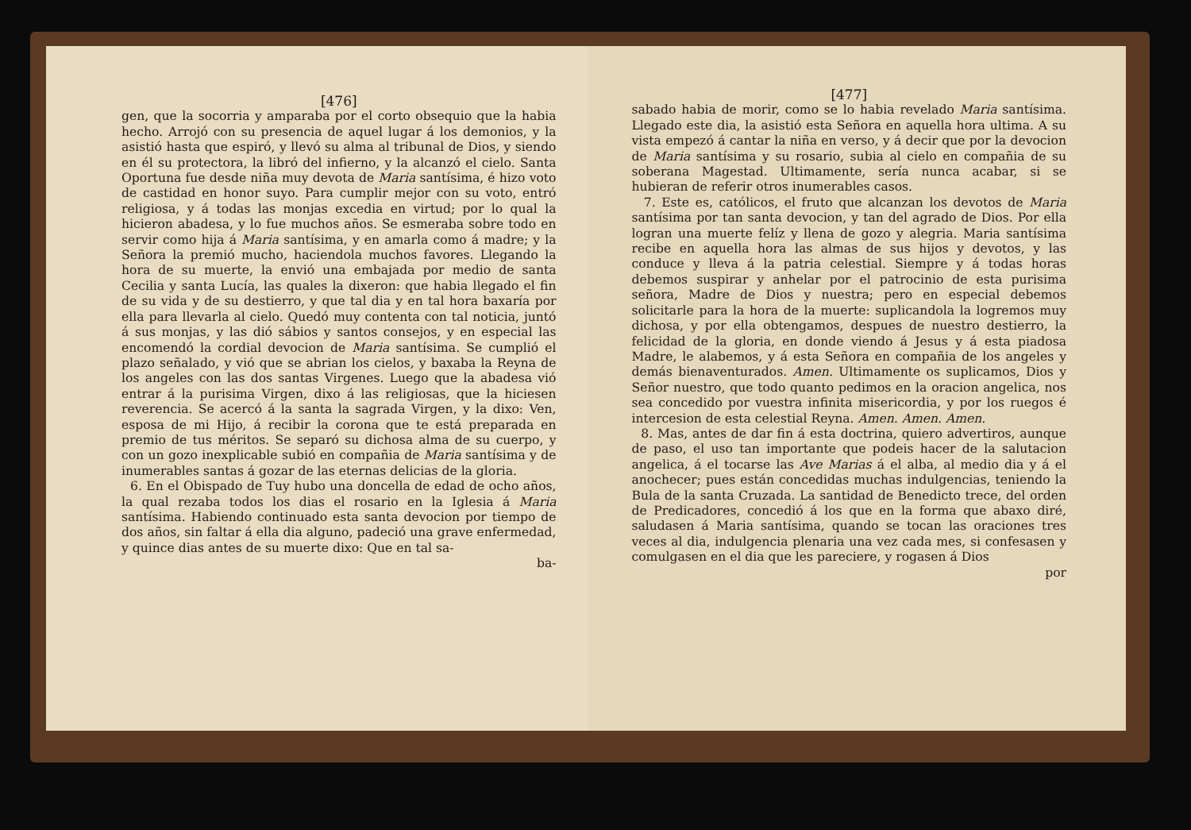[476]
gen, que la socorria y amparaba por el corto obsequio que la habia hecho. Arrojó con su presencia de aquel lugar á los demonios, y la asistió hasta que espiró, y llevó su alma al tribunal de Dios, y siendo en él su protectora, la libró del infierno, y la alcanzó el cielo. Santa Oportuna fue desde niña muy devota de Maria santísima, é hizo voto de castidad en honor suyo. Para cumplir mejor con su voto, entró religiosa, y á todas las monjas excedia en virtud; por lo qual la hicieron abadesa, y lo fue muchos años. Se esmeraba sobre todo en servir como hija á Maria santísima, y en amarla como á madre; y la Señora la premió mucho, haciendola muchos favores. Llegando la hora de su muerte, la envió una embajada por medio de santa Cecilia y santa Lucía, las quales la dixeron: que habia llegado el fin de su vida y de su destierro, y que tal dia y en tal hora baxaría por ella para llevarla al cielo. Quedó muy contenta con tal noticia, juntó á sus monjas, y las dió sábios y santos consejos, y en especial las encomendó la cordial devocion de Maria santísima. Se cumplió el plazo señalado, y vió que se abrian los cielos, y baxaba la Reyna de los angeles con las dos santas Virgenes. Luego que la abadesa vió entrar á la purisima Virgen, dixo á las religiosas, que la hiciesen reverencia. Se acercó á la santa la sagrada Virgen, y la dixo: Ven, esposa de mi Hijo, á recibir la corona que te está preparada en premio de tus méritos. Se separó su dichosa alma de su cuerpo, y con un gozo inexplicable subió en compañia de Maria santísima y de inumerables santas á gozar de las eternas delicias de la gloria.
6. En el Obispado de Tuy hubo una doncella de edad de ocho años, la qual rezaba todos los dias el rosario en la Iglesia á Maria santísima. Habiendo continuado esta santa devocion por tiempo de dos años, sin faltar á ella dia alguno, padeció una grave enfermedad, y quince dias antes de su muerte dixo: Que en tal sa-
ba-
[477]
sabado habia de morir, como se lo habia revelado Maria santísima. Llegado este dia, la asistió esta Señora en aquella hora ultima. A su vista empezó á cantar la niña en verso, y á decir que por la devocion de Maria santísima y su rosario, subia al cielo en compañia de su soberana Magestad. Ultimamente, sería nunca acabar, si se hubieran de referir otros inumerables casos.
7. Este es, católicos, el fruto que alcanzan los devotos de Maria santísima por tan santa devocion, y tan del agrado de Dios. Por ella logran una muerte felíz y llena de gozo y alegria. Maria santísima recibe en aquella hora las almas de sus hijos y devotos, y las conduce y lleva á la patria celestial. Siempre y á todas horas debemos suspirar y anhelar por el patrocinio de esta purisima señora, Madre de Dios y nuestra; pero en especial debemos solicitarle para la hora de la muerte: suplicandola la logremos muy dichosa, y por ella obtengamos, despues de nuestro destierro, la felicidad de la gloria, en donde viendo á Jesus y á esta piadosa Madre, le alabemos, y á esta Señora en compañia de los angeles y demás bienaventurados. Amen. Ultimamente os suplicamos, Dios y Señor nuestro, que todo quanto pedimos en la oracion angelica, nos sea concedido por vuestra infinita misericordia, y por los ruegos é intercesion de esta celestial Reyna. Amen. Amen. Amen.
8. Mas, antes de dar fin á esta doctrina, quiero advertiros, aunque de paso, el uso tan importante que podeis hacer de la salutacion angelica, á el tocarse las Ave Marias á el alba, al medio dia y á el anochecer; pues están concedidas muchas indulgencias, teniendo la Bula de la santa Cruzada. La santidad de Benedicto trece, del orden de Predicadores, concedió á los que en la forma que abaxo diré, saludasen á Maria santísima, quando se tocan las oraciones tres veces al dia, indulgencia plenaria una vez cada mes, si confesasen y comulgasen en el dia que les pareciere, y rogasen á Dios
por